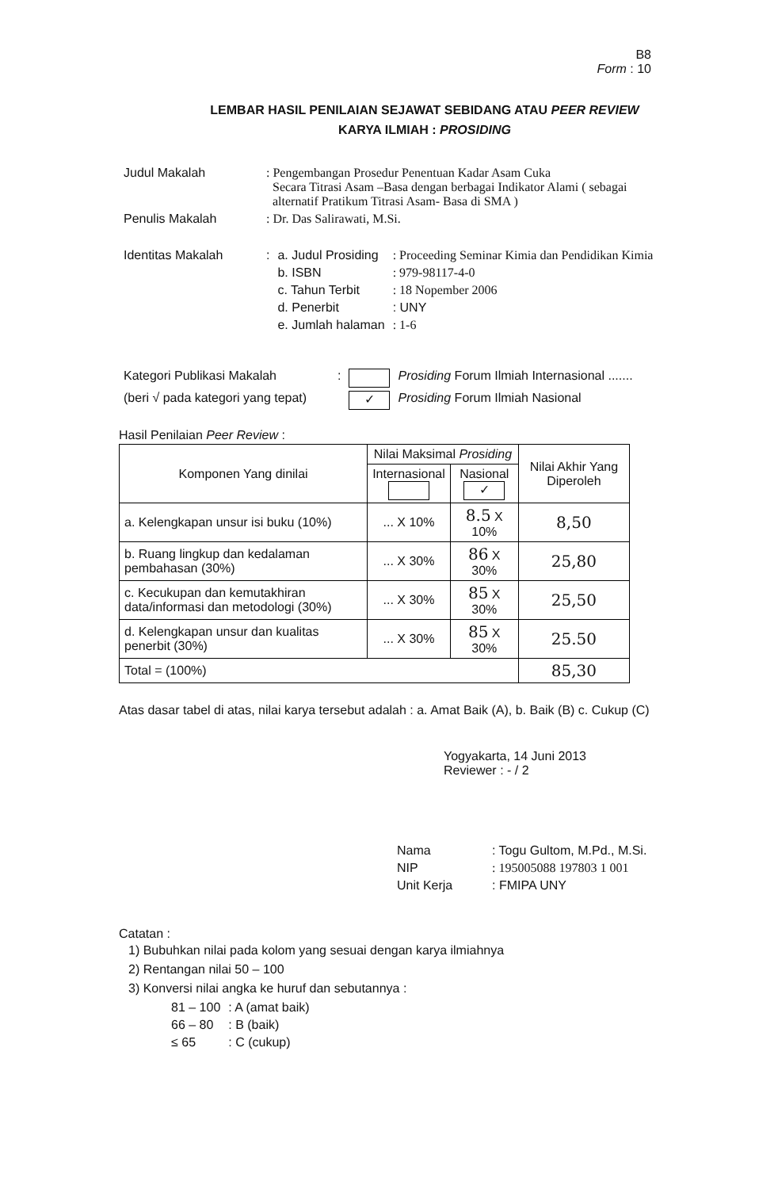B8
Form : 10
LEMBAR HASIL PENILAIAN SEJAWAT SEBIDANG ATAU PEER REVIEW
KARYA ILMIAH : PROSIDING
| Judul Makalah | : Pengembangan Prosedur Penentuan Kadar Asam Cuka Secara Titrasi Asam –Basa dengan berbagai Indikator Alami ( sebagai alternatif Pratikum Titrasi Asam- Basa di SMA ) | | |
| Penulis Makalah | : Dr. Das Salirawati, M.Si. | | |
| Identitas Makalah | : | a. Judul Prosiding | : Proceeding Seminar Kimia dan Pendidikan Kimia |
| | | b. ISBN | : 979-98117-4-0 |
| | | c. Tahun Terbit | : 18 Nopember 2006 |
| | | d. Penerbit | : UNY |
| | | e. Jumlah halaman | : 1-6 |
| Kategori Publikasi Makalah | : | | Prosiding Forum Ilmiah Internasional ....... |
| (beri √ pada kategori yang tepat) | | ✓ | Prosiding Forum Ilmiah Nasional |
Hasil Penilaian Peer Review :
| Komponen Yang dinilai | Nilai Maksimal Prosiding | | Nilai Akhir Yang Diperoleh |
| --- | --- | --- | --- |
| | Internasional | Nasional ✓ | |
| a. Kelengkapan unsur isi buku (10%) | ... X 10% | 8.5 X 10% | 8,50 |
| b. Ruang lingkup dan kedalaman pembahasan (30%) | ... X 30% | 86 X 30% | 25,80 |
| c. Kecukupan dan kemutakhiran data/informasi dan metodologi (30%) | ... X 30% | 85 X 30% | 25,50 |
| d. Kelengkapan unsur dan kualitas penerbit (30%) | ... X 30% | 85 X 30% | 25.50 |
| Total = (100%) | | | 85,30 |
Atas dasar tabel di atas, nilai karya tersebut adalah : a. Amat Baik (A), b. Baik (B) c. Cukup (C)
Yogyakarta, 14 Juni 2013
Reviewer : - / 2
| Nama | : Togu Gultom, M.Pd., M.Si. |
| NIP | : 195005088 197803 1 001 |
| Unit Kerja | : FMIPA UNY |
Catatan :
1) Bubuhkan nilai pada kolom yang sesuai dengan karya ilmiahnya
2) Rentangan nilai 50 – 100
3) Konversi nilai angka ke huruf dan sebutannya :
| 81 – 100 | : A (amat baik) |
| 66 – 80 | : B (baik) |
| ≤ 65 | : C (cukup) |